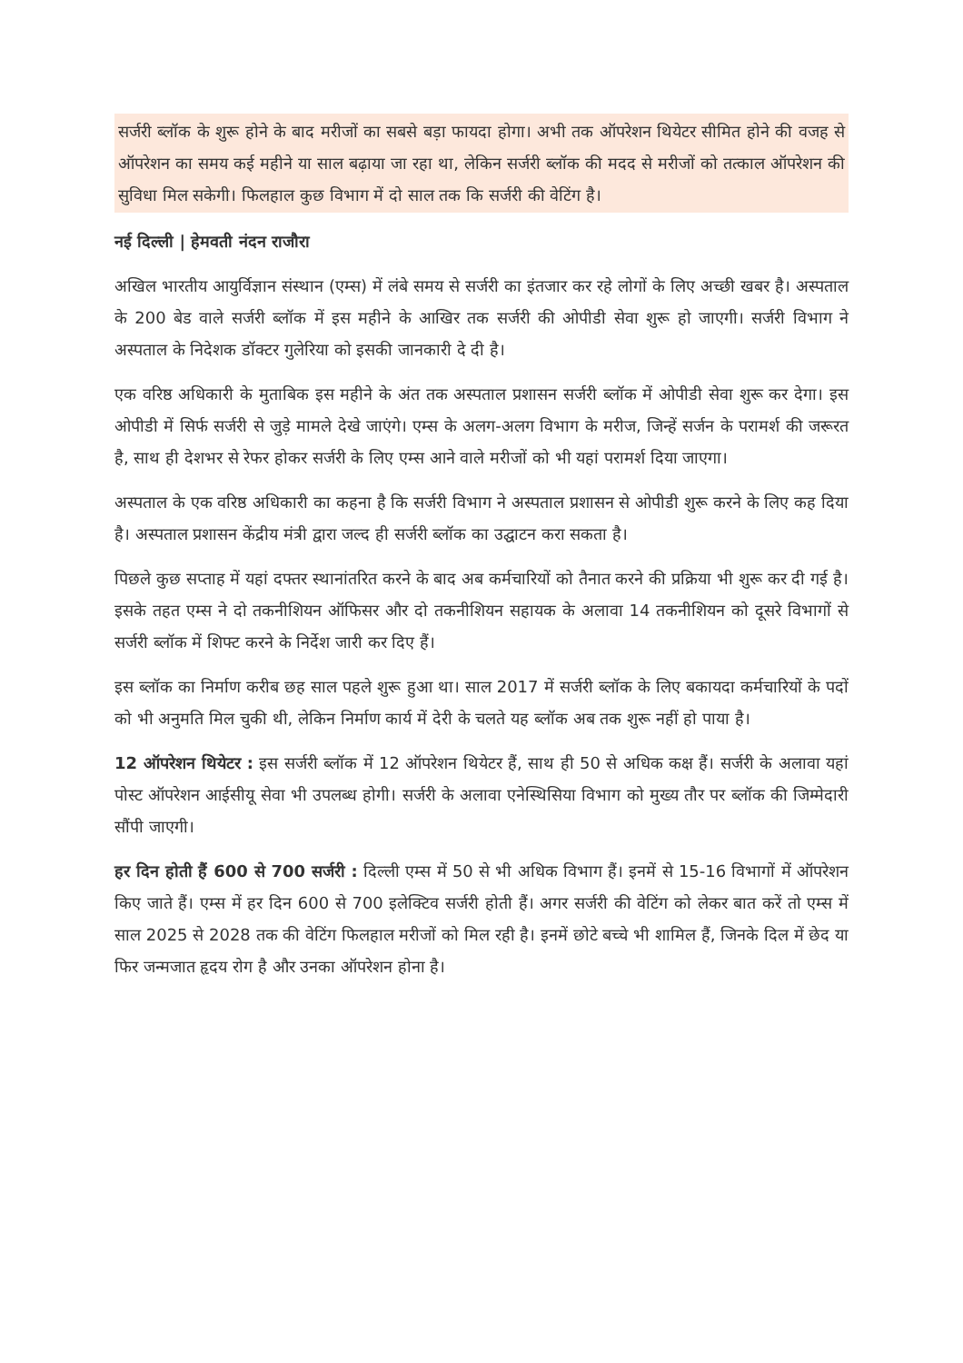सर्जरी ब्लॉक के शुरू होने के बाद मरीजों का सबसे बड़ा फायदा होगा। अभी तक ऑपरेशन थियेटर सीमित होने की वजह से ऑपरेशन का समय कई महीने या साल बढ़ाया जा रहा था, लेकिन सर्जरी ब्लॉक की मदद से मरीजों को तत्काल ऑपरेशन की सुविधा मिल सकेगी। फिलहाल कुछ विभाग में दो साल तक कि सर्जरी की वेटिंग है।
नई दिल्ली | हेमवती नंदन राजौरा
अखिल भारतीय आयुर्विज्ञान संस्थान (एम्स) में लंबे समय से सर्जरी का इंतजार कर रहे लोगों के लिए अच्छी खबर है। अस्पताल के 200 बेड वाले सर्जरी ब्लॉक में इस महीने के आखिर तक सर्जरी की ओपीडी सेवा शुरू हो जाएगी। सर्जरी विभाग ने अस्पताल के निदेशक डॉक्टर गुलेरिया को इसकी जानकारी दे दी है।
एक वरिष्ठ अधिकारी के मुताबिक इस महीने के अंत तक अस्पताल प्रशासन सर्जरी ब्लॉक में ओपीडी सेवा शुरू कर देगा। इस ओपीडी में सिर्फ सर्जरी से जुड़े मामले देखे जाएंगे। एम्स के अलग-अलग विभाग के मरीज, जिन्हें सर्जन के परामर्श की जरूरत है, साथ ही देशभर से रेफर होकर सर्जरी के लिए एम्स आने वाले मरीजों को भी यहां परामर्श दिया जाएगा।
अस्पताल के एक वरिष्ठ अधिकारी का कहना है कि सर्जरी विभाग ने अस्पताल प्रशासन से ओपीडी शुरू करने के लिए कह दिया है। अस्पताल प्रशासन केंद्रीय मंत्री द्वारा जल्द ही सर्जरी ब्लॉक का उद्घाटन करा सकता है।
पिछले कुछ सप्ताह में यहां दफ्तर स्थानांतरित करने के बाद अब कर्मचारियों को तैनात करने की प्रक्रिया भी शुरू कर दी गई है। इसके तहत एम्स ने दो तकनीशियन ऑफिसर और दो तकनीशियन सहायक के अलावा 14 तकनीशियन को दूसरे विभागों से सर्जरी ब्लॉक में शिफ्ट करने के निर्देश जारी कर दिए हैं।
इस ब्लॉक का निर्माण करीब छह साल पहले शुरू हुआ था। साल 2017 में सर्जरी ब्लॉक के लिए बकायदा कर्मचारियों के पदों को भी अनुमति मिल चुकी थी, लेकिन निर्माण कार्य में देरी के चलते यह ब्लॉक अब तक शुरू नहीं हो पाया है।
12 ऑपरेशन थियेटर : इस सर्जरी ब्लॉक में 12 ऑपरेशन थियेटर हैं, साथ ही 50 से अधिक कक्ष हैं। सर्जरी के अलावा यहां पोस्ट ऑपरेशन आईसीयू सेवा भी उपलब्ध होगी। सर्जरी के अलावा एनेस्थिसिया विभाग को मुख्य तौर पर ब्लॉक की जिम्मेदारी सौंपी जाएगी।
हर दिन होती हैं 600 से 700 सर्जरी : दिल्ली एम्स में 50 से भी अधिक विभाग हैं। इनमें से 15-16 विभागों में ऑपरेशन किए जाते हैं। एम्स में हर दिन 600 से 700 इलेक्टिव सर्जरी होती हैं। अगर सर्जरी की वेटिंग को लेकर बात करें तो एम्स में साल 2025 से 2028 तक की वेटिंग फिलहाल मरीजों को मिल रही है। इनमें छोटे बच्चे भी शामिल हैं, जिनके दिल में छेद या फिर जन्मजात हृदय रोग है और उनका ऑपरेशन होना है।